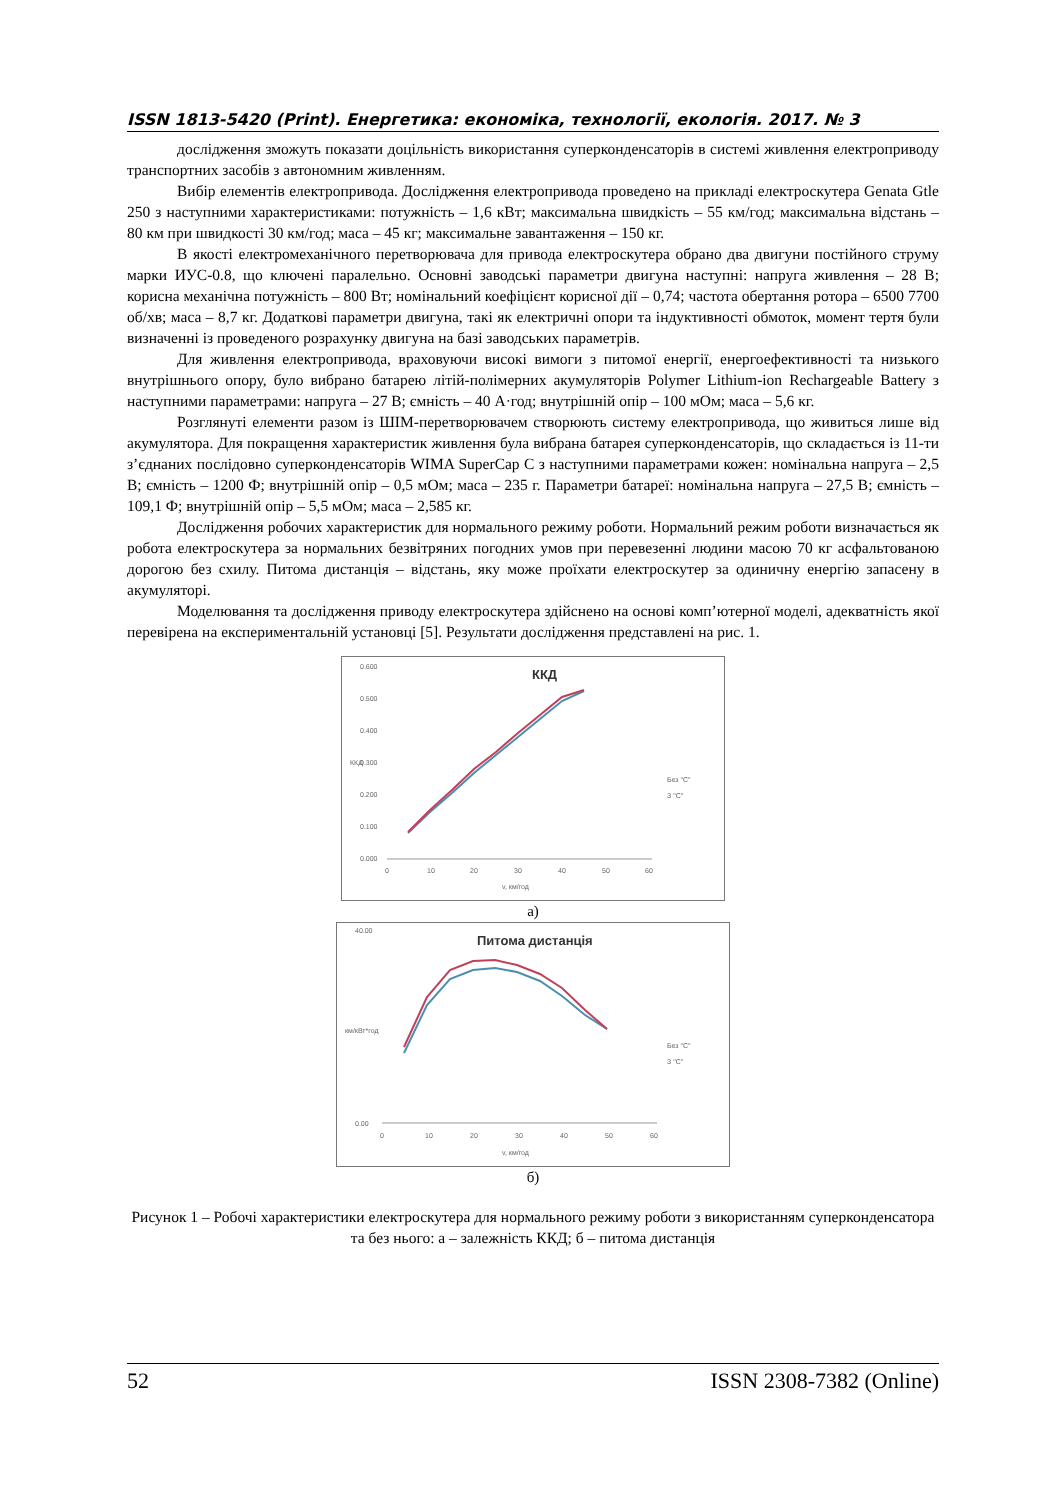ISSN 1813-5420 (Print). Енергетика: економіка, технології, екологія. 2017. № 3
дослідження зможуть показати доцільність використання суперконденсаторів в системі живлення електроприводу транспортних засобів з автономним живленням.
Вибір елементів електропривода. Дослідження електропривода проведено на прикладі електроскутера Genata Gtle 250 з наступними характеристиками: потужність – 1,6 кВт; максимальна швидкість – 55 км/год; максимальна відстань – 80 км при швидкості 30 км/год; маса – 45 кг; максимальне завантаження – 150 кг.
В якості електромеханічного перетворювача для привода електроскутера обрано два двигуни постійного струму марки ИУС-0.8, що ключені паралельно. Основні заводські параметри двигуна наступні: напруга живлення – 28 В; корисна механічна потужність – 800 Вт; номінальний коефіцієнт корисної дії – 0,74; частота обертання ротора – 6500 7700 об/хв; маса – 8,7 кг. Додаткові параметри двигуна, такі як електричні опори та індуктивності обмоток, момент тертя були визначенні із проведеного розрахунку двигуна на базі заводських параметрів.
Для живлення електропривода, враховуючи високі вимоги з питомої енергії, енергоефективності та низького внутрішнього опору, було вибрано батарею літій-полімерних акумуляторів Polymer Lithium-ion Rechargeable Battery з наступними параметрами: напруга – 27 В; ємність – 40 А·год; внутрішній опір – 100 мОм; маса – 5,6 кг.
Розглянуті елементи разом із ШІМ-перетворювачем створюють систему електропривода, що живиться лише від акумулятора. Для покращення характеристик живлення була вибрана батарея суперконденсаторів, що складається із 11-ти з’єднаних послідовно суперконденсаторів WIMA SuperCap C з наступними параметрами кожен: номінальна напруга – 2,5 В; ємність – 1200 Ф; внутрішній опір – 0,5 мОм; маса – 235 г. Параметри батареї: номінальна напруга – 27,5 В; ємність – 109,1 Ф; внутрішній опір – 5,5 мОм; маса – 2,585 кг.
Дослідження робочих характеристик для нормального режиму роботи. Нормальний режим роботи визначається як робота електроскутера за нормальних безвітряних погодних умов при перевезенні людини масою 70 кг асфальтованою дорогою без схилу. Питома дистанція – відстань, яку може проїхати електроскутер за одиничну енергію запасену в акумуляторі.
Моделювання та дослідження приводу електроскутера здійснено на основі комп’ютерної моделі, адекватність якої перевірена на експериментальній установці [5]. Результати дослідження представлені на рис. 1.
ККД
0.600
0.500
0.400
0.300
0.200
0.100
0.000
0
10
20
30
40
50
60
v, км/год
ККД
Без "С"
З "С"
а)
Питома дистанція
40.00
0.00
0
10
20
30
40
50
60
v, км/год
км/кВт*год
Без "С"
З "С"
б)
Рисунок 1 – Робочі характеристики електроскутера для нормального режиму роботи з використанням суперконденсатора та без нього: а – залежність ККД; б – питома дистанція
52 ISSN 2308-7382 (Online)